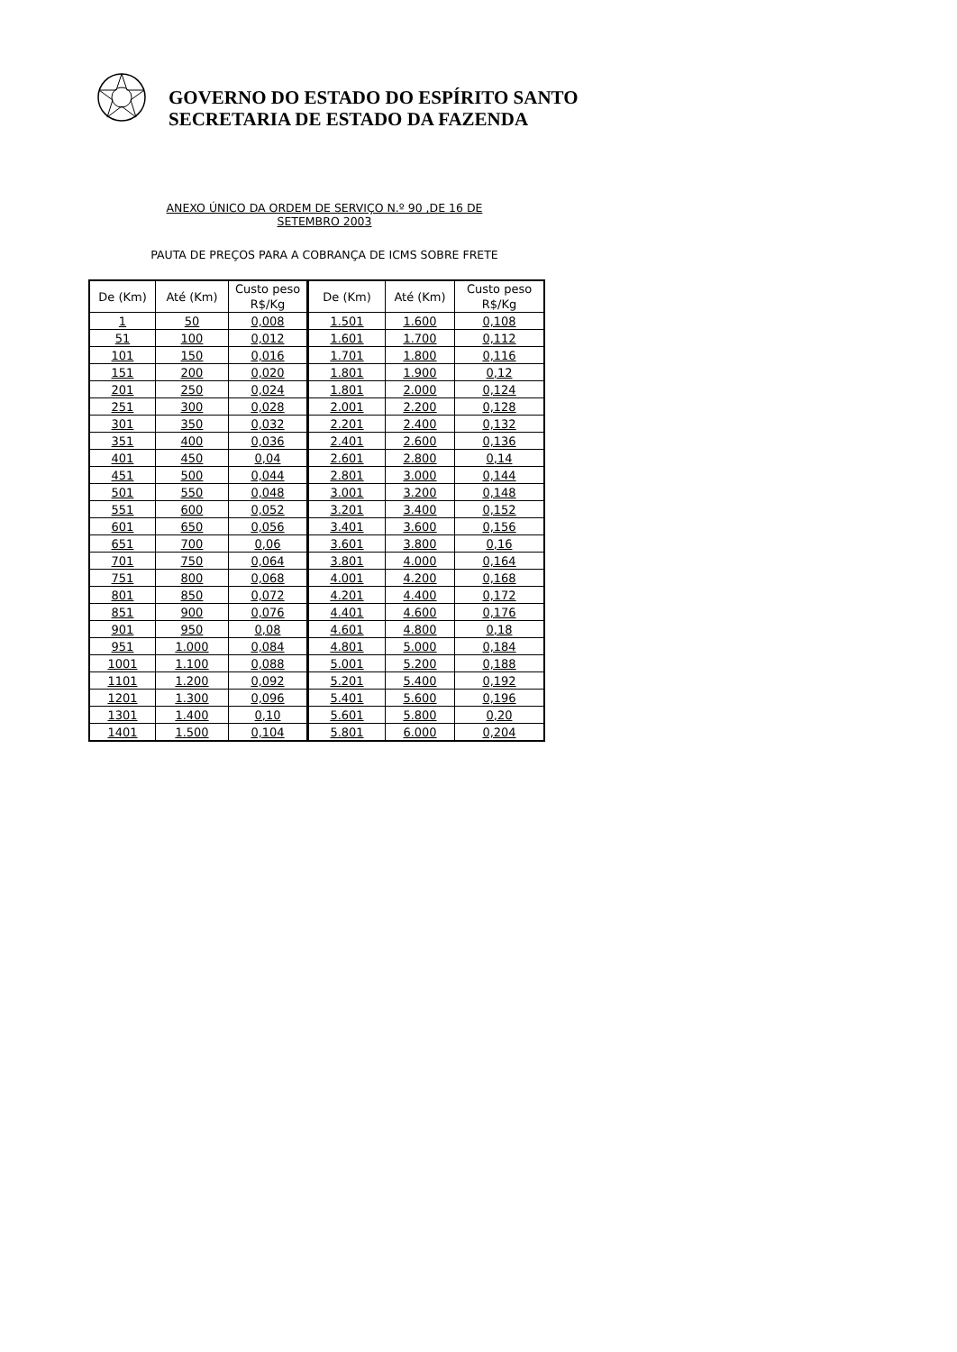GOVERNO DO ESTADO DO ESPÍRITO SANTO
SECRETARIA DE ESTADO DA FAZENDA
ANEXO ÚNICO DA ORDEM DE SERVIÇO N.º 90 ,DE 16 DE
SETEMBRO 2003
PAUTA DE PREÇOS PARA A COBRANÇA DE ICMS SOBRE FRETE
| De (Km) | Até (Km) | Custo peso R$/Kg | De (Km) | Até (Km) | Custo peso R$/Kg |
| --- | --- | --- | --- | --- | --- |
| 1 | 50 | 0,008 | 1.501 | 1.600 | 0,108 |
| 51 | 100 | 0,012 | 1.601 | 1.700 | 0,112 |
| 101 | 150 | 0,016 | 1.701 | 1.800 | 0,116 |
| 151 | 200 | 0,020 | 1.801 | 1.900 | 0,12 |
| 201 | 250 | 0,024 | 1.801 | 2.000 | 0,124 |
| 251 | 300 | 0,028 | 2.001 | 2.200 | 0,128 |
| 301 | 350 | 0,032 | 2.201 | 2.400 | 0,132 |
| 351 | 400 | 0,036 | 2.401 | 2.600 | 0,136 |
| 401 | 450 | 0,04 | 2.601 | 2.800 | 0,14 |
| 451 | 500 | 0,044 | 2.801 | 3.000 | 0,144 |
| 501 | 550 | 0,048 | 3.001 | 3.200 | 0,148 |
| 551 | 600 | 0,052 | 3.201 | 3.400 | 0,152 |
| 601 | 650 | 0,056 | 3.401 | 3.600 | 0,156 |
| 651 | 700 | 0,06 | 3.601 | 3.800 | 0,16 |
| 701 | 750 | 0,064 | 3.801 | 4.000 | 0,164 |
| 751 | 800 | 0,068 | 4.001 | 4.200 | 0,168 |
| 801 | 850 | 0,072 | 4.201 | 4.400 | 0,172 |
| 851 | 900 | 0,076 | 4.401 | 4.600 | 0,176 |
| 901 | 950 | 0,08 | 4.601 | 4.800 | 0,18 |
| 951 | 1.000 | 0,084 | 4.801 | 5.000 | 0,184 |
| 1001 | 1.100 | 0,088 | 5.001 | 5.200 | 0,188 |
| 1101 | 1.200 | 0,092 | 5.201 | 5.400 | 0,192 |
| 1201 | 1.300 | 0,096 | 5.401 | 5.600 | 0,196 |
| 1301 | 1.400 | 0,10 | 5.601 | 5.800 | 0,20 |
| 1401 | 1.500 | 0,104 | 5.801 | 6.000 | 0,204 |